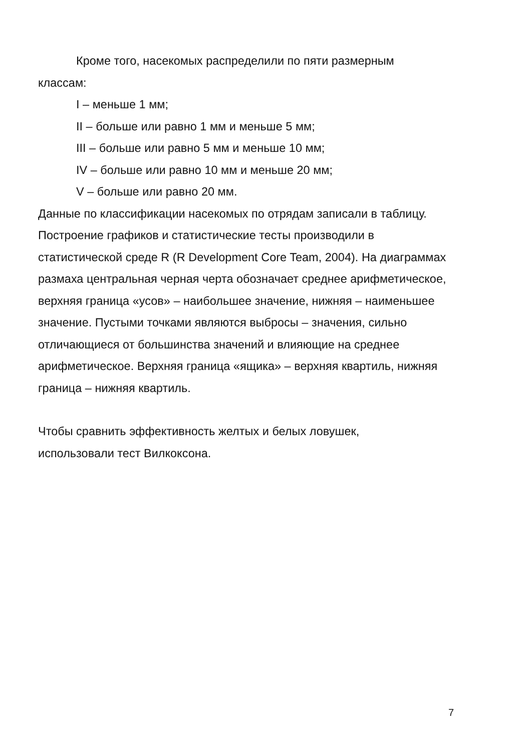Кроме того, насекомых распределили по пяти размерным
классам:
I – меньше 1 мм;
II – больше или равно 1 мм и меньше 5 мм;
III – больше или равно 5 мм и меньше 10 мм;
IV – больше или равно 10 мм и меньше 20 мм;
V – больше или равно 20 мм.
Данные по классификации насекомых по отрядам записали в таблицу. Построение графиков и статистические тесты производили в статистической среде R (R Development Core Team, 2004). На диаграммах размаха центральная черная черта обозначает среднее арифметическое, верхняя граница «усов» – наибольшее значение, нижняя – наименьшее значение. Пустыми точками являются выбросы – значения, сильно отличающиеся от большинства значений и влияющие на среднее арифметическое. Верхняя граница «ящика» – верхняя квартиль, нижняя граница – нижняя квартиль.
Чтобы сравнить эффективность желтых и белых ловушек,
использовали тест Вилкоксона.
7